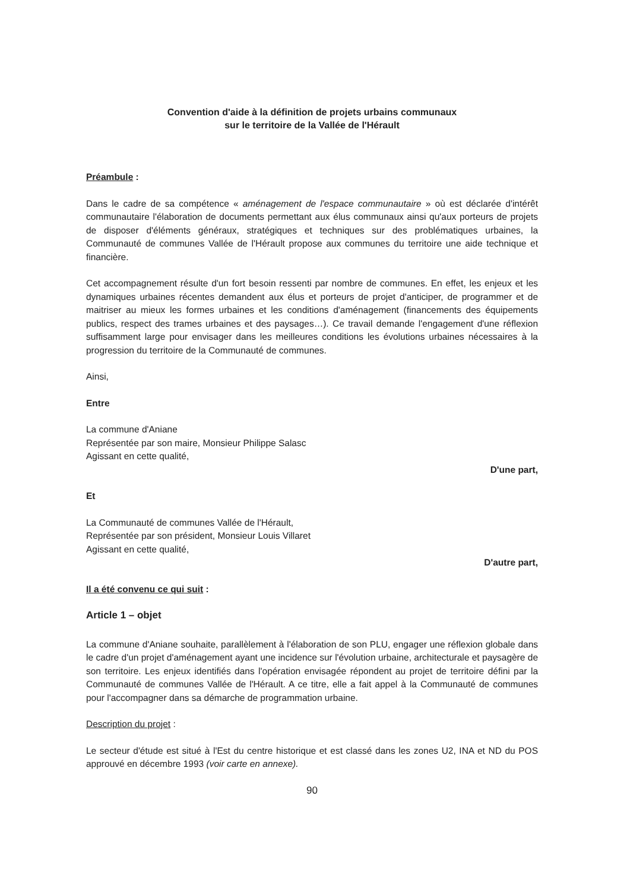Convention d'aide à la définition de projets urbains communaux
sur le territoire de la Vallée de l'Hérault
Préambule :
Dans le cadre de sa compétence « aménagement de l'espace communautaire » où est déclarée d'intérêt communautaire l'élaboration de documents permettant aux élus communaux ainsi qu'aux porteurs de projets de disposer d'éléments généraux, stratégiques et techniques sur des problématiques urbaines, la Communauté de communes Vallée de l'Hérault propose aux communes du territoire une aide technique et financière.
Cet accompagnement résulte d'un fort besoin ressenti par nombre de communes. En effet, les enjeux et les dynamiques urbaines récentes demandent aux élus et porteurs de projet d'anticiper, de programmer et de maitriser au mieux les formes urbaines et les conditions d'aménagement (financements des équipements publics, respect des trames urbaines et des paysages…). Ce travail demande l'engagement d'une réflexion suffisamment large pour envisager dans les meilleures conditions les évolutions urbaines nécessaires à la progression du territoire de la Communauté de communes.
Ainsi,
Entre
La commune d'Aniane
Représentée par son maire, Monsieur Philippe Salasc
Agissant en cette qualité,
D'une part,
Et
La Communauté de communes Vallée de l'Hérault,
Représentée par son président, Monsieur Louis Villaret
Agissant en cette qualité,
D'autre part,
Il a été convenu ce qui suit :
Article 1 – objet
La commune d'Aniane souhaite, parallèlement à l'élaboration de son PLU, engager une réflexion globale dans le cadre d'un projet d'aménagement ayant une incidence sur l'évolution urbaine, architecturale et paysagère de son territoire. Les enjeux identifiés dans l'opération envisagée répondent au projet de territoire défini par la Communauté de communes Vallée de l'Hérault. A ce titre, elle a fait appel à la Communauté de communes pour l'accompagner dans sa démarche de programmation urbaine.
Description du projet :
Le secteur d'étude est situé à l'Est du centre historique et est classé dans les zones U2, INA et ND du POS approuvé en décembre 1993 (voir carte en annexe).
90